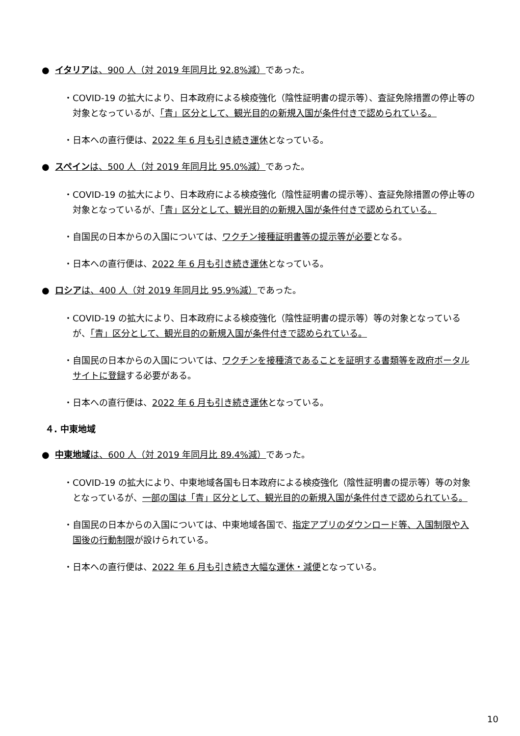● イタリアは、900 人（対 2019 年同月比 92.8%減）であった。
・COVID-19 の拡大により、日本政府による検疫強化（陰性証明書の提示等）、査証免除措置の停止等の対象となっているが、「青」区分として、観光目的の新規入国が条件付きで認められている。
・日本への直行便は、2022 年 6 月も引き続き運休となっている。
● スペインは、500 人（対 2019 年同月比 95.0%減）であった。
・COVID-19 の拡大により、日本政府による検疫強化（陰性証明書の提示等）、査証免除措置の停止等の対象となっているが、「青」区分として、観光目的の新規入国が条件付きで認められている。
・自国民の日本からの入国については、ワクチン接種証明書等の提示等が必要となる。
・日本への直行便は、2022 年 6 月も引き続き運休となっている。
● ロシアは、400 人（対 2019 年同月比 95.9%減）であった。
・COVID-19 の拡大により、日本政府による検疫強化（陰性証明書の提示等）等の対象となっているが、「青」区分として、観光目的の新規入国が条件付きで認められている。
・自国民の日本からの入国については、ワクチンを接種済であることを証明する書類等を政府ポータルサイトに登録する必要がある。
・日本への直行便は、2022 年 6 月も引き続き運休となっている。
４. 中東地域
● 中東地域は、600 人（対 2019 年同月比 89.4%減）であった。
・COVID-19 の拡大により、中東地域各国も日本政府による検疫強化（陰性証明書の提示等）等の対象となっているが、一部の国は「青」区分として、観光目的の新規入国が条件付きで認められている。
・自国民の日本からの入国については、中東地域各国で、指定アプリのダウンロード等、入国制限や入国後の行動制限が設けられている。
・日本への直行便は、2022 年 6 月も引き続き大幅な運休・減便となっている。
10